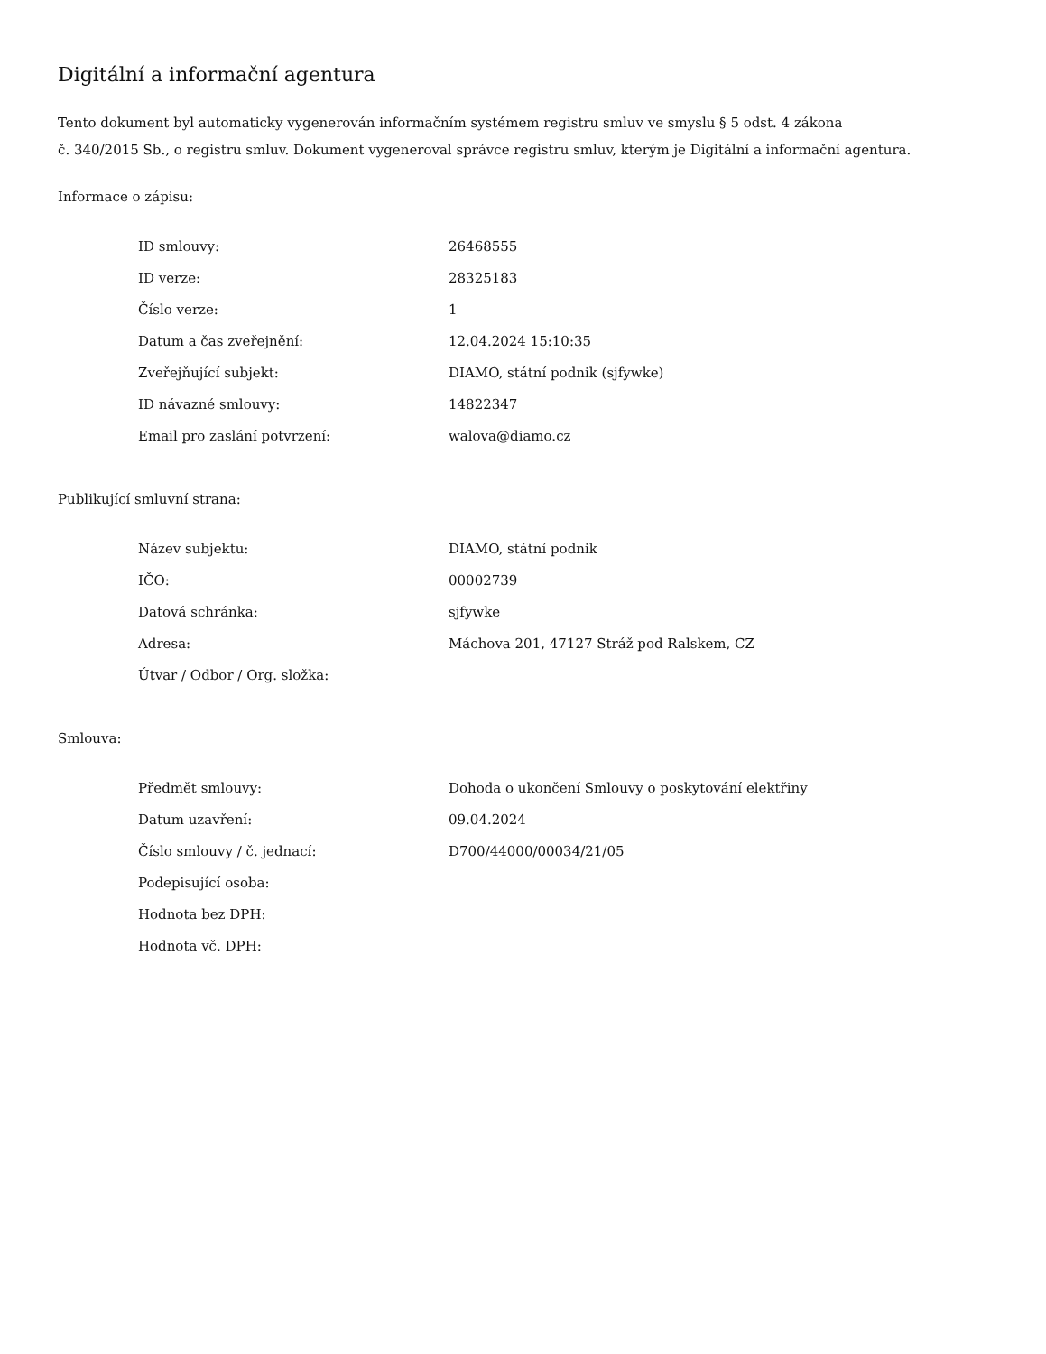Digitální a informační agentura
Tento dokument byl automaticky vygenerován informačním systémem registru smluv ve smyslu § 5 odst. 4 zákona
č. 340/2015 Sb., o registru smluv. Dokument vygeneroval správce registru smluv, kterým je Digitální a informační agentura.
Informace o zápisu:
| ID smlouvy: | 26468555 |
| ID verze: | 28325183 |
| Číslo verze: | 1 |
| Datum a čas zveřejnění: | 12.04.2024 15:10:35 |
| Zveřejňující subjekt: | DIAMO, státní podnik (sjfywke) |
| ID návazné smlouvy: | 14822347 |
| Email pro zaslání potvrzení: | walova@diamo.cz |
Publikující smluvní strana:
| Název subjektu: | DIAMO, státní podnik |
| IČO: | 00002739 |
| Datová schránka: | sjfywke |
| Adresa: | Máchova 201, 47127 Stráž pod Ralskem, CZ |
| Útvar / Odbor / Org. složka: | |
Smlouva:
| Předmět smlouvy: | Dohoda o ukončení Smlouvy o poskytování elektřiny |
| Datum uzavření: | 09.04.2024 |
| Číslo smlouvy / č. jednací: | D700/44000/00034/21/05 |
| Podepisující osoba: | |
| Hodnota bez DPH: | |
| Hodnota vč. DPH: | |